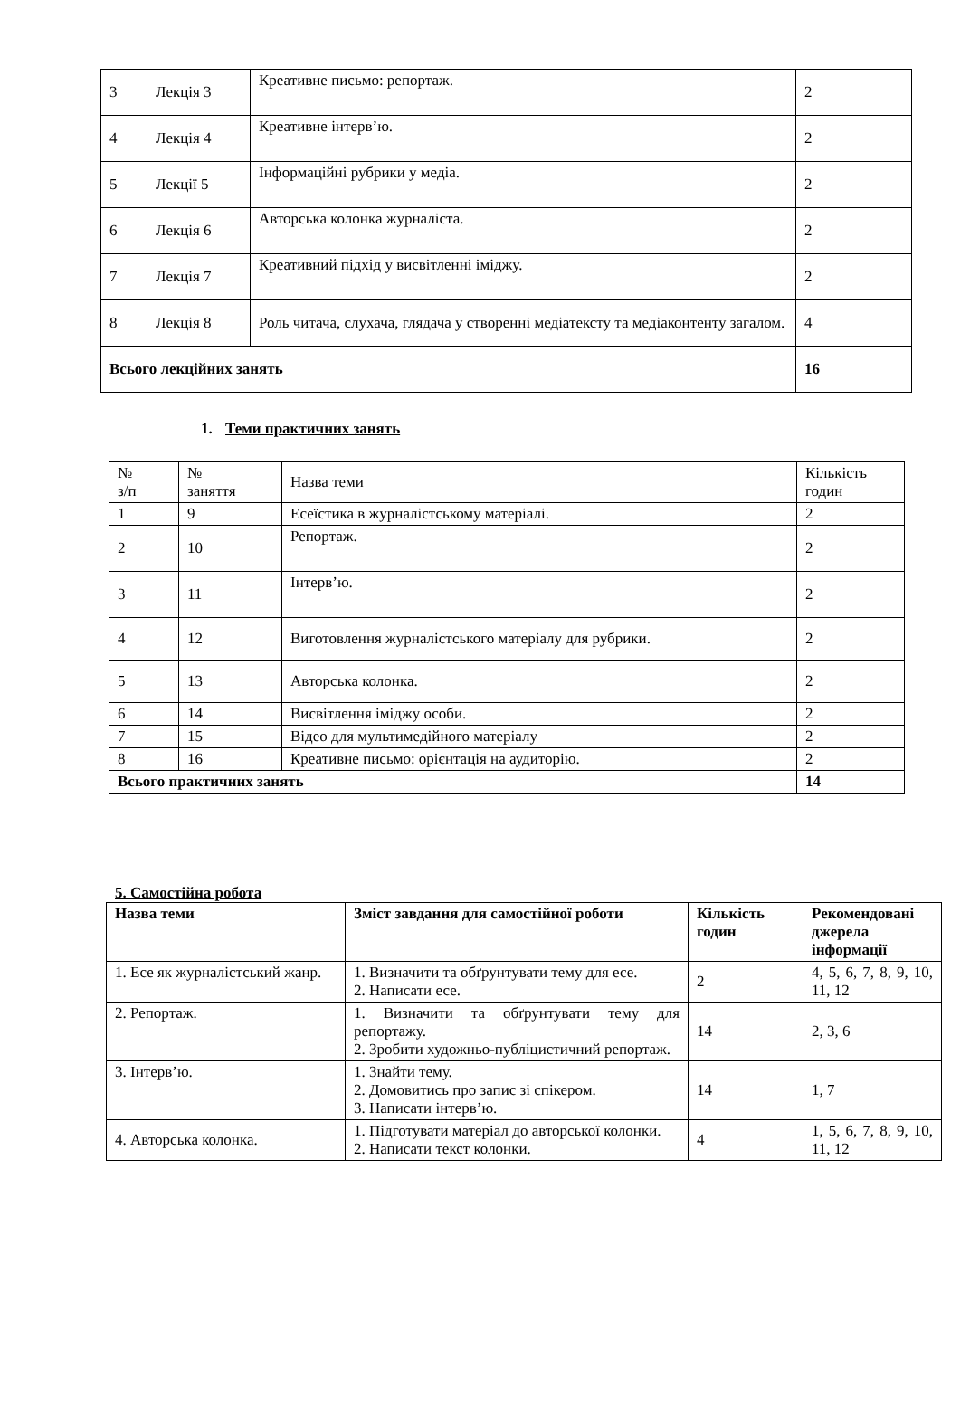| 3 | Лекція 3 | Креативне письмо: репортаж. | 2 |
| 4 | Лекція 4 | Креативне інтерв’ю. | 2 |
| 5 | Лекції 5 | Інформаційні рубрики у медіа. | 2 |
| 6 | Лекція 6 | Авторська колонка журналіста. | 2 |
| 7 | Лекція 7 | Креативний підхід у висвітленні іміджу. | 2 |
| 8 | Лекція 8 | Роль читача, слухача, глядача у створенні медіатексту та медіаконтенту загалом. | 4 |
| Всього лекційних занять | | | 16 |
1. Теми практичних занять
| № з/п | № заняття | Назва теми | Кількість годин |
| 1 | 9 | Есеїстика в журналістському матеріалі. | 2 |
| 2 | 10 | Репортаж. | 2 |
| 3 | 11 | Інтерв’ю. | 2 |
| 4 | 12 | Виготовлення журналістського матеріалу для рубрики. | 2 |
| 5 | 13 | Авторська колонка. | 2 |
| 6 | 14 | Висвітлення іміджу особи. | 2 |
| 7 | 15 | Відео для мультимедійного матеріалу | 2 |
| 8 | 16 | Креативне письмо: орієнтація на аудиторію. | 2 |
| Всього практичних занять | | | 14 |
5. Самостійна робота
| Назва теми | Зміст завдання для самостійної роботи | Кількість годин | Рекомендовані джерела інформації |
| --- | --- | --- | --- |
| 1. Есе як журналістський жанр. | 1. Визначити та обґрунтувати тему для есе. 2. Написати есе. | 2 | 4, 5, 6, 7, 8, 9, 10, 11, 12 |
| 2. Репортаж. | 1. Визначити та обґрунтувати тему для репортажу. 2. Зробити художньо-публіцистичний репортаж. | 14 | 2, 3, 6 |
| 3. Інтерв’ю. | 1. Знайти тему. 2. Домовитись про запис зі спікером. 3. Написати інтерв’ю. | 14 | 1, 7 |
| 4. Авторська колонка. | 1. Підготувати матеріал до авторської колонки. 2. Написати текст колонки. | 4 | 1, 5, 6, 7, 8, 9, 10, 11, 12 |